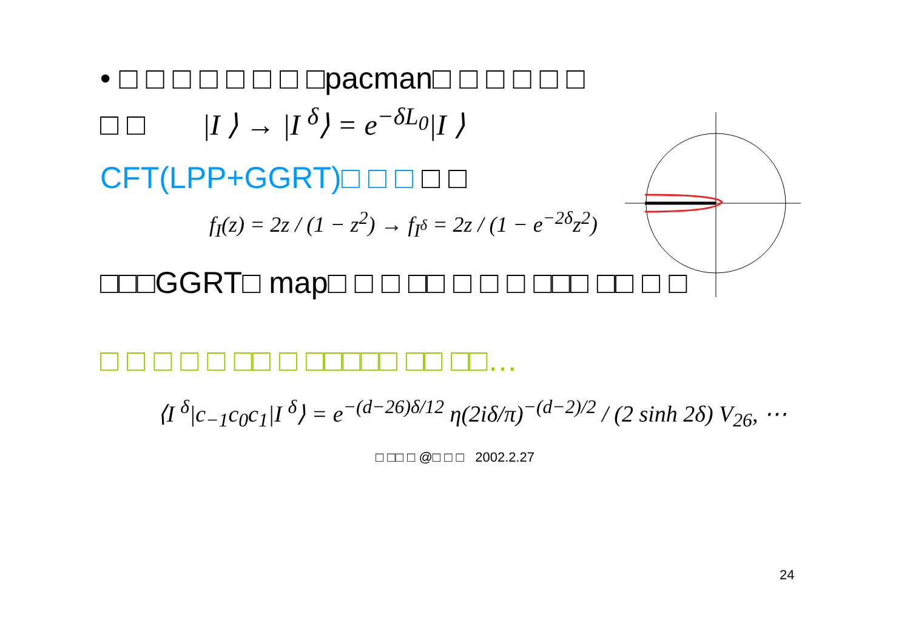• □ □ □ □ □ □ □ □pacman□ □ □ □ □ □
□ □ |I ⟩ → |I <sup>δ</sup>⟩ = e<sup>−δL<sub>0</sub></sup>|I ⟩
CFT(LPP+GGRT)□ □ □ □ □
f<sub>I</sub>(z) = 2z / (1 − z<sup>2</sup>) → f<sub>I<sup>δ</sup></sub> = 2z / (1 − e<sup>−2δ</sup>z<sup>2</sup>)
□□□GGRT□ map□ □ □ □□ □ □ □ □□□ □□ □ □
□ □ □ □ □ □□ □ □□□□□ □□ □□…
⟨I <sup>δ</sup>|c<sub>−1</sub>c<sub>0</sub>c<sub>1</sub>|I <sup>δ</sup>⟩ = e<sup>−(d−26)δ/12</sup> η(2iδ/π)<sup>−(d−2)/2</sup> / (2 sinh 2δ) V<sub>26</sub>, ⋯
□ □□ □ @□ □ □ 2002.2.27
24